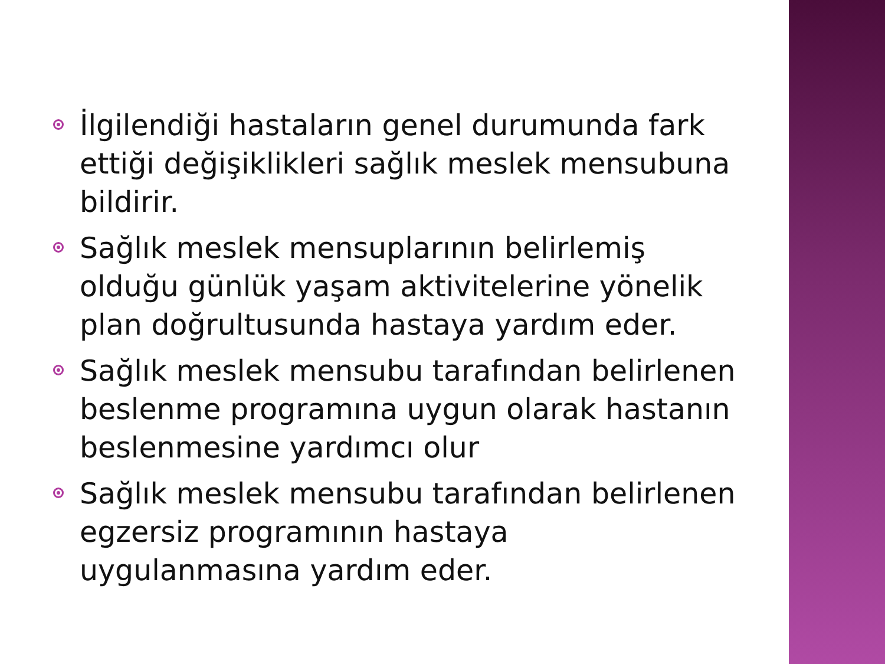İlgilendiği hastaların genel durumunda fark ettiği değişiklikleri sağlık meslek mensubuna bildirir.
Sağlık meslek mensuplarının belirlemiş olduğu günlük yaşam aktivitelerine yönelik plan doğrultusunda hastaya yardım eder.
Sağlık meslek mensubu tarafından belirlenen beslenme programına uygun olarak hastanın beslenmesine yardımcı olur
Sağlık meslek mensubu tarafından belirlenen egzersiz programının hastaya uygulanmasına yardım eder.